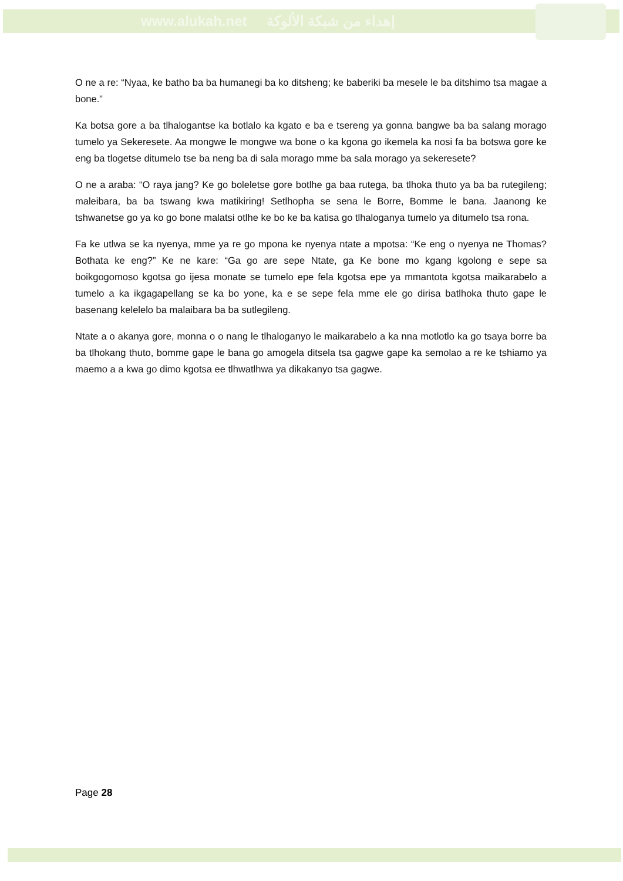www.alukah.net إهداء من شبكة الألوكة
O ne a re: “Nyaa, ke batho ba ba humanegi ba ko ditsheng; ke baberiki ba mesele le ba ditshimo tsa magae a bone.”
Ka botsa gore a ba tlhalogantse ka botlalo ka kgato e ba e tsereng ya gonna bangwe ba ba salang morago tumelo ya Sekeresete. Aa mongwe le mongwe wa bone o ka kgona go ikemela ka nosi fa ba botswa gore ke eng ba tlogetse ditumelo tse ba neng ba di sala morago mme ba sala morago ya sekeresete?
O ne a araba: “O raya jang? Ke go boleletse gore botlhe ga baa rutega, ba tlhoka thuto ya ba ba rutegileng; maleibara, ba ba tswang kwa matikiring! Setlhopha se sena le Borre, Bomme le bana. Jaanong ke tshwanetse go ya ko go bone malatsi otlhe ke bo ke ba katisa go tlhaloganya tumelo ya ditumelo tsa rona.
Fa ke utlwa se ka nyenya, mme ya re go mpona ke nyenya ntate a mpotsa: “Ke eng o nyenya ne Thomas? Bothata ke eng?” Ke ne kare: “Ga go are sepe Ntate, ga Ke bone mo kgang kgolong e sepe sa boikgogomoso kgotsa go ijesa monate se tumelo epe fela kgotsa epe ya mmantota kgotsa maikarabelo a tumelo a ka ikgagapellang se ka bo yone, ka e se sepe fela mme ele go dirisa batlhoka thuto gape le basenang kelelelo ba malaibara ba ba sutlegileng.
Ntate a o akanya gore, monna o o nang le tlhaloganyo le maikarabelo a ka nna motlotlo ka go tsaya borre ba ba tlhokang thuto, bomme gape le bana go amogela ditsela tsa gagwe gape ka semolao a re ke tshiamo ya maemo a a kwa go dimo kgotsa ee tlhwatlhwa ya dikakanyo tsa gagwe.
Page 28